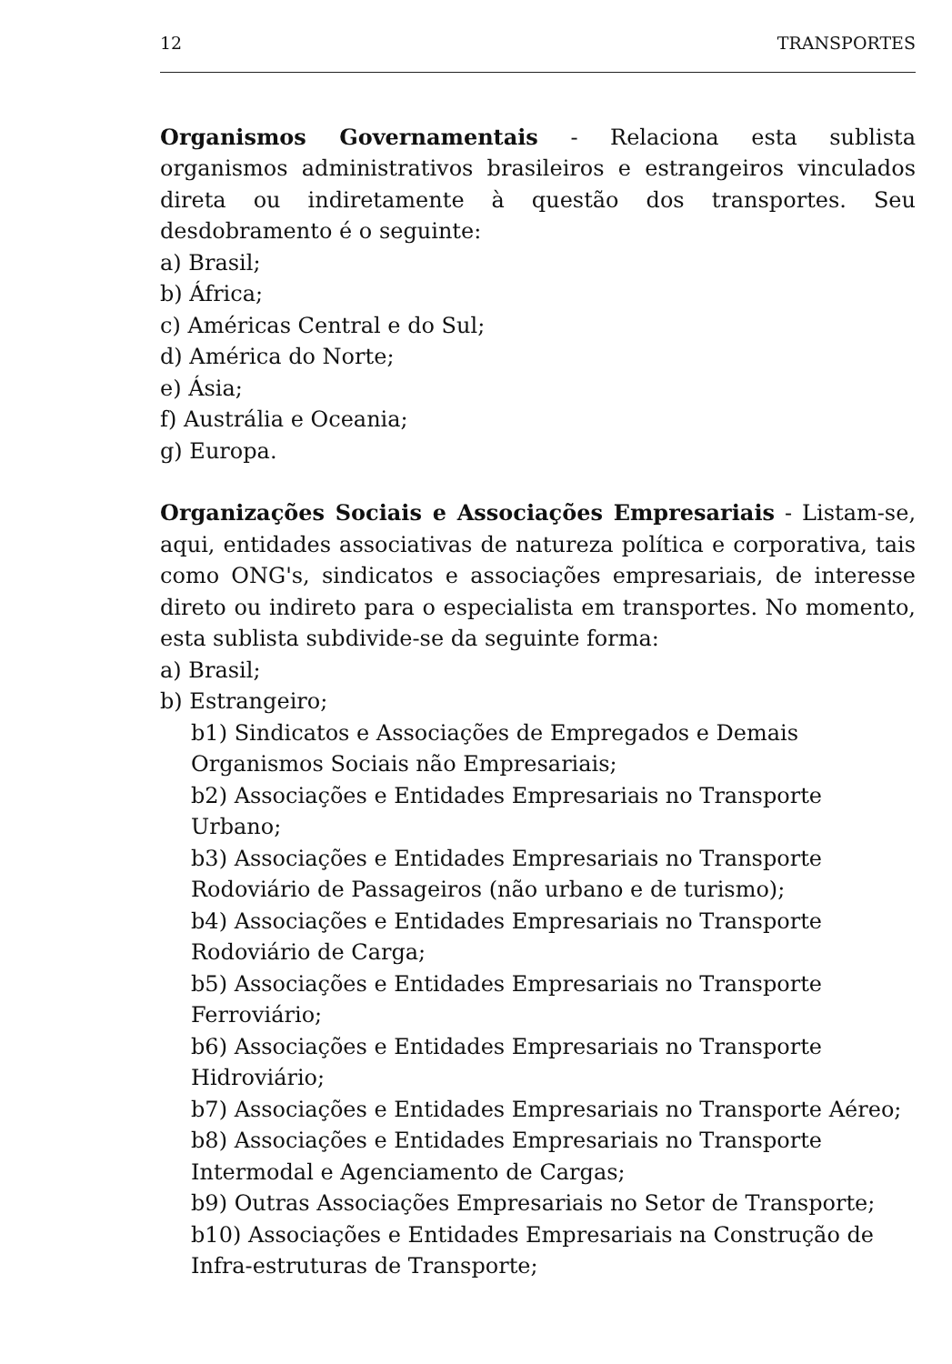12 TRANSPORTES
Organismos Governamentais - Relaciona esta sublista organismos administrativos brasileiros e estrangeiros vinculados direta ou indiretamente à questão dos transportes. Seu desdobramento é o seguinte:
a) Brasil;
b) África;
c) Américas Central e do Sul;
d) América do Norte;
e) Ásia;
f) Austrália e Oceania;
g) Europa.
Organizações Sociais e Associações Empresariais - Listam-se, aqui, entidades associativas de natureza política e corporativa, tais como ONG's, sindicatos e associações empresariais, de interesse direto ou indireto para o especialista em transportes. No momento, esta sublista subdivide-se da seguinte forma:
a) Brasil;
b) Estrangeiro;
b1) Sindicatos e Associações de Empregados e Demais
Organismos Sociais não Empresariais;
b2) Associações e Entidades Empresariais no Transporte Urbano;
b3) Associações e Entidades Empresariais no Transporte
Rodoviário de Passageiros (não urbano e de turismo);
b4) Associações e Entidades Empresariais no Transporte
Rodoviário de Carga;
b5) Associações e Entidades Empresariais no Transporte
Ferroviário;
b6) Associações e Entidades Empresariais no Transporte
Hidroviário;
b7) Associações e Entidades Empresariais no Transporte Aéreo;
b8) Associações e Entidades Empresariais no Transporte
Intermodal e Agenciamento de Cargas;
b9) Outras Associações Empresariais no Setor de Transporte;
b10) Associações e Entidades Empresariais na Construção de
Infra-estruturas de Transporte;